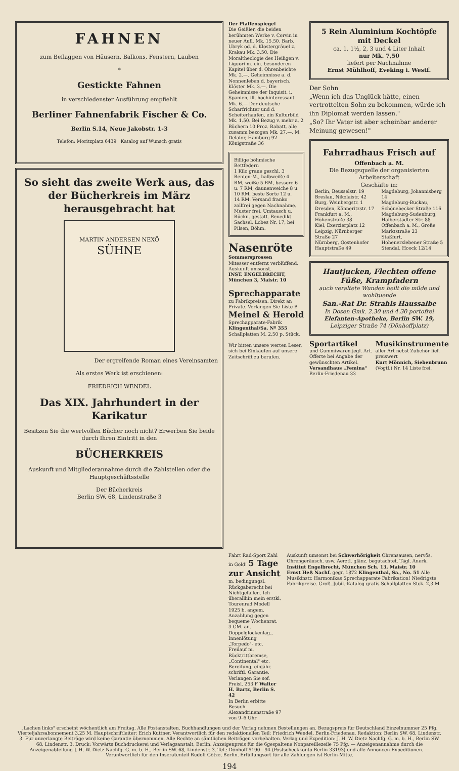FAHNEN
zum Beflaggen von Häusern, Balkons, Fenstern, Lauben
*
Gestickte Fahnen
in verschiedenster Ausführung empfiehlt
Berliner Fahnenfabrik Fischer & Co.
Berlin S.14, Neue Jakobstr. 1-3
Telefon: Moritzplatz 6439 Katalog auf Wunsch gratis
So sieht das zweite Werk aus, das der Bücherkreis im März herausgebracht hat
MARTIN ANDERSEN NEXÖ
SÜHNE
Der ergreifende Roman eines Vereinsamten
Als erstes Werk ist erschienen:
FRIEDRICH WENDEL
Das XIX. Jahrhundert in der Karikatur
Besitzen Sie die wertvollen Bücher noch nicht? Erwerben Sie beide durch Ihren Eintritt in den
BÜCHERKREIS
Auskunft und Mitgliederannahme durch die Zahlstellen oder die Hauptgeschäftsstelle
Der Bücherkreis
Berlin SW. 68, Lindenstraße 3
Der Pfaffenspiegel
Die Geißler, die beiden berühmten Werke v. Corvin in neuer Aufl. Mk. 15.50. Barb. Ubryk od. d. Klostergräuel z. Krakau Mk. 3.50. Die Moraltheologie des Heiligen v. Liguori m. ein. besonderen Kapitel über d. Ohrenbeichte Mk. 2.—. Geheimnisse a. d. Nonnenleben d. bayerisch. Klöster Mk. 3.—. Die Geheimnisse der Inquisit. i. Spanien, ill. hochinteressant Mk. 6.— Der deutsche Scharfrichter und d. Scheiterhaufen, ein Kulturbild Mk. 1.50. Bei Bezug v. mehr a. 2 Büchern 10 Proz. Rabatt, alle zusamm bezogen Mk. 27.—. M. Delafor, Hamburg 92 Königstraße 36
Billige böhmische Bettfedern
1 Kilo graue geschl. 3 Renten-M., halbweiße 4 RM, weiße 5 RM, bessere 6 u. 7 RM, daunenweiche 8 u. 10 RM, beste Sorte 12 u. 14 RM. Versand franko zollfrei gegen Nachnahme. Muster frei. Umtausch u. Rückn. gestatt. Benedikt Sachsel, Lobes Nr. 17, bei Pilsen, Böhm.
Nasenröte
Sommersprossen
Mitesser entfernt verblüffend. Auskunft umsonst.
INST. ENGELBRECHT, München 3, Maistr. 10
Sprechapparate
zu Fabrikpreisen. Direkt an Private. Verlangen Sie Liste B
Meinel & Herold
Sprechapparate-Fabrik
Klingenthal/Sa. Nº 355
Schallplatten M. 2,50 p. Stück.
Wir bitten unsere werten Leser, sich bei Einkäufen auf unsere Zeitschrift zu berufen.
5 Rein Aluminium Kochtöpfe mit Deckel
ca. 1, 1½, 2, 3 und 4 Liter Inhalt
nur Mk. 7,50
liefert per Nachnahme
Ernst Mühlhoff, Eveking i. Westf.
Der Sohn
„Wenn ich das Unglück hätte, einen vertrottelten Sohn zu bekommen, würde ich ihn Diplomat werden lassen."
„So? Ihr Vater ist aber scheinbar anderer Meinung gewesen!"
Fahrradhaus Frisch auf
Offenbach a. M.
Die Bezugsquelle der organisierten Arbeiterschaft
Geschäfte in:
Berlin, Beusselstr. 19
Breslau, Nikolaistr. 42
Burg, Weinbergstr. 1
Dresden, Könneritzstr. 17
Frankfurt a. M., Höhenstraße 38
Kiel, Exerzierplatz 12
Leipzig, Nürnberger Straße 27
Nürnberg, Gostenhofer Hauptstraße 49
Magdeburg, Johannisberg 14
Magdeburg-Buckau, Schönebecker Straße 116
Magdeburg-Sudenburg, Halberstädter Str. 88
Offenbach a. M., Große Marktstraße 23
Staßfurt, Hohenerxlebener Straße 5
Stendal, Hoock 12/14
Hautjucken, Flechten offene Füße, Krampfadern
auch veraltete Wunden heilt die milde und wohltuende
San.-Rat Dr. Strahls Haussalbe
In Dosen Gmk. 2.30 und 4.30 portofrei
Elefanten-Apotheke, Berlin SW. 19,
Leipziger Straße 74 (Dönhoffplatz)
Sportartikel
und Gummiwaren jegl. Art. Offerte bei Angabe der gewünschten Artikel.
Versandhaus „Femina" Berlin-Friedenau 33
Musikinstrumente
aller Art nebst Zubehör lief. preiswert
Kurt Mönnich, Siebenbrunn (Vogtl.) Nr. 14 Liste frei.
Fahrt Rad-Sport Zahl in Gold! 5 Tage zur Ansicht m. bedingungsl. Rückgaberecht bei Nichtgefallen. Ich überallhin mein erstkl. Tourenrad Modell 1925 b. angem. Anzahlung gegen bequeme Wochenrat. 3 GM. an. Doppelglockenlag., Innenlötung „Torpedo"- etc. Freilauf m. Rücktrittbremse, „Continental" etc. Bereifung, einjähr. schriftl. Garantie. Verlangen Sie sof. Preisl. 253 F Walter H. Bartz, Berlin S. 42
In Berlin erbitte Besuch Alexandrinenstraße 97 von 9–6 Uhr
Auskunft umsonst bei Schwerhörigkeit Ohrensausen, nervös. Ohrengeräusch. usw. Aerztl. glänz. begutachtet. Tägl. Anerk. Institut Engelbrecht, München Sch. 13, Maistr. 10
Ernst Heß Nachf. gegr. 1872 Klingenthal, Sa., No. 51 Alle Musikinstr. Harmonikas Sprechapparate Fabrikation! Niedrigste Fabrikpreise. Groß. Jubil.-Katalog gratis Schallplatten Stck. 2,3 M
„Lachen links" erscheint wöchentlich am Freitag. Alle Postanstalten, Buchhandlungen und der Verlag nehmen Bestellungen an. Bezugspreis für Deutschland Einzelnummer 25 Pfg. Vierteljahrsabonnement 3.25 M. Hauptschriftleiter: Erich Kuttner. Verantwortlich für den redaktionellen Teil: Friedrich Wendel, Berlin-Friedenau. Redaktion: Berlin SW. 68, Lindenstr. 3. Für unverlangte Beiträge wird keine Garantie übernommen. Alle Rechte an sämtlichen Beiträgen vorbehalten. Verlag und Expedition: J. H. W. Dietz Nachfg. G. m. b. H., Berlin SW. 68, Lindenstr. 3. Druck: Vorwärts Buchdruckerei und Verlagsanstalt, Berlin. Anzeigenpreis für die 6gespaltene Nonpareillezeile 75 Pfg. — Anzeigenannahme durch die Anzeigenabteilung J. H. W. Dietz Nachfg. G. m. b. H., Berlin SW. 68, Lindenstr. 3. Tel.: Dönhoff 5190—94 (Postscheckkonto Berlin 33193) und alle Annoncen-Expeditionen. — Verantwortlich für den Inseratenteil Rudolf Götze, Berlin. Erfüllungsort für alle Zahlungen ist Berlin-Mitte.
194